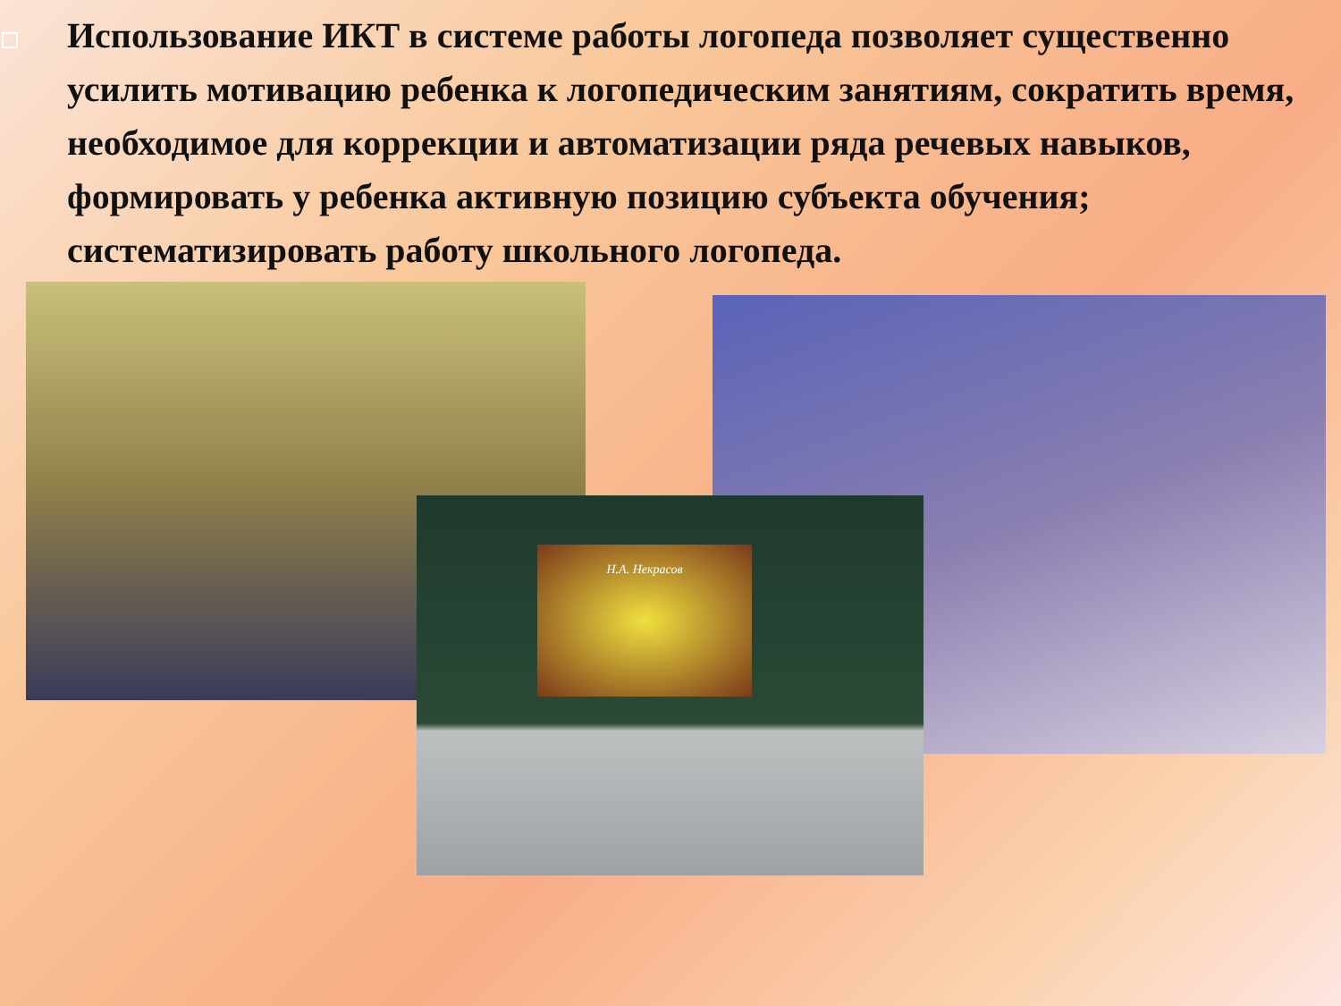Использование ИКТ в системе работы логопеда позволяет существенно усилить мотивацию ребенка к логопедическим занятиям, сократить время, необходимое для коррекции и автоматизации ряда речевых навыков, формировать у ребенка активную позицию субъекта обучения; систематизировать работу школьного логопеда.
Н.А. Некрасов